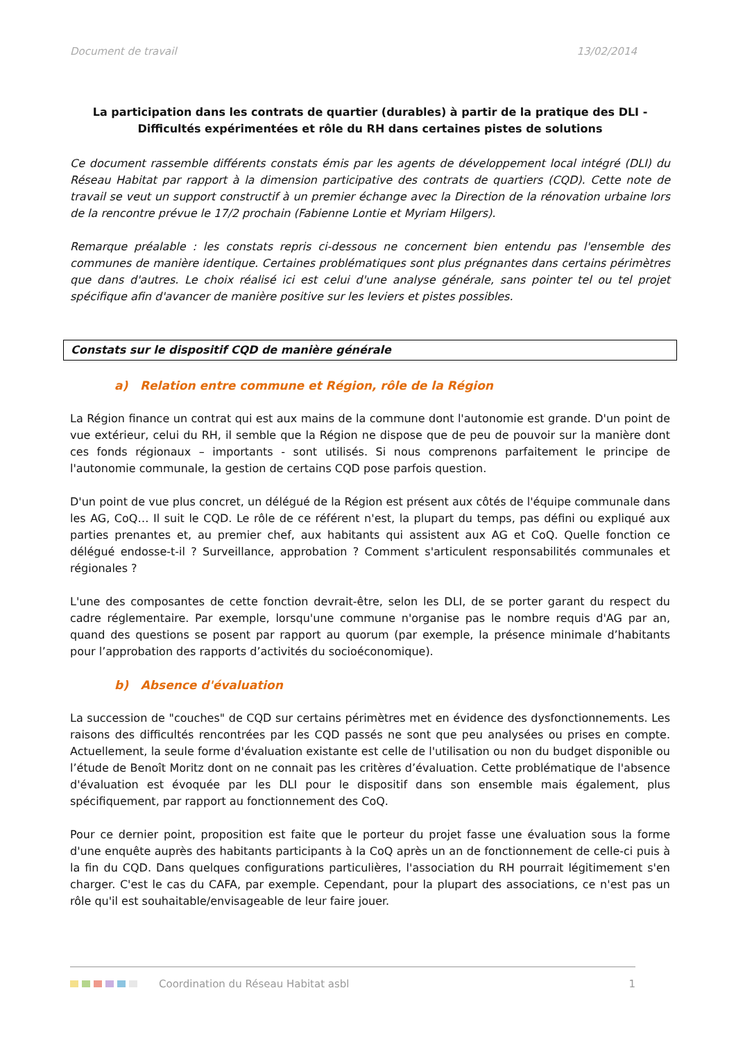Document de travail 13/02/2014
La participation dans les contrats de quartier (durables) à partir de la pratique des DLI -
Difficultés expérimentées et rôle du RH dans certaines pistes de solutions
Ce document rassemble différents constats émis par les agents de développement local intégré (DLI) du Réseau Habitat par rapport à la dimension participative des contrats de quartiers (CQD). Cette note de travail se veut un support constructif à un premier échange avec la Direction de la rénovation urbaine lors de la rencontre prévue le 17/2 prochain (Fabienne Lontie et Myriam Hilgers).
Remarque préalable : les constats repris ci-dessous ne concernent bien entendu pas l'ensemble des communes de manière identique. Certaines problématiques sont plus prégnantes dans certains périmètres que dans d'autres. Le choix réalisé ici est celui d'une analyse générale, sans pointer tel ou tel projet spécifique afin d'avancer de manière positive sur les leviers et pistes possibles.
Constats sur le dispositif CQD de manière générale
a) Relation entre commune et Région, rôle de la Région
La Région finance un contrat qui est aux mains de la commune dont l'autonomie est grande. D'un point de vue extérieur, celui du RH, il semble que la Région ne dispose que de peu de pouvoir sur la manière dont ces fonds régionaux – importants - sont utilisés. Si nous comprenons parfaitement le principe de l'autonomie communale, la gestion de certains CQD pose parfois question.
D'un point de vue plus concret, un délégué de la Région est présent aux côtés de l'équipe communale dans les AG, CoQ… Il suit le CQD. Le rôle de ce référent n'est, la plupart du temps, pas défini ou expliqué aux parties prenantes et, au premier chef, aux habitants qui assistent aux AG et CoQ. Quelle fonction ce délégué endosse-t-il ? Surveillance, approbation ? Comment s'articulent responsabilités communales et régionales ?
L'une des composantes de cette fonction devrait-être, selon les DLI, de se porter garant du respect du cadre réglementaire. Par exemple, lorsqu'une commune n'organise pas le nombre requis d'AG par an, quand des questions se posent par rapport au quorum (par exemple, la présence minimale d’habitants pour l’approbation des rapports d’activités du socioéconomique).
b) Absence d'évaluation
La succession de "couches" de CQD sur certains périmètres met en évidence des dysfonctionnements. Les raisons des difficultés rencontrées par les CQD passés ne sont que peu analysées ou prises en compte. Actuellement, la seule forme d'évaluation existante est celle de l'utilisation ou non du budget disponible ou l’étude de Benoît Moritz dont on ne connait pas les critères d’évaluation. Cette problématique de l'absence d'évaluation est évoquée par les DLI pour le dispositif dans son ensemble mais également, plus spécifiquement, par rapport au fonctionnement des CoQ.
Pour ce dernier point, proposition est faite que le porteur du projet fasse une évaluation sous la forme d'une enquête auprès des habitants participants à la CoQ après un an de fonctionnement de celle-ci puis à la fin du CQD. Dans quelques configurations particulières, l'association du RH pourrait légitimement s'en charger. C'est le cas du CAFA, par exemple. Cependant, pour la plupart des associations, ce n'est pas un rôle qu'il est souhaitable/envisageable de leur faire jouer.
Coordination du Réseau Habitat asbl 1